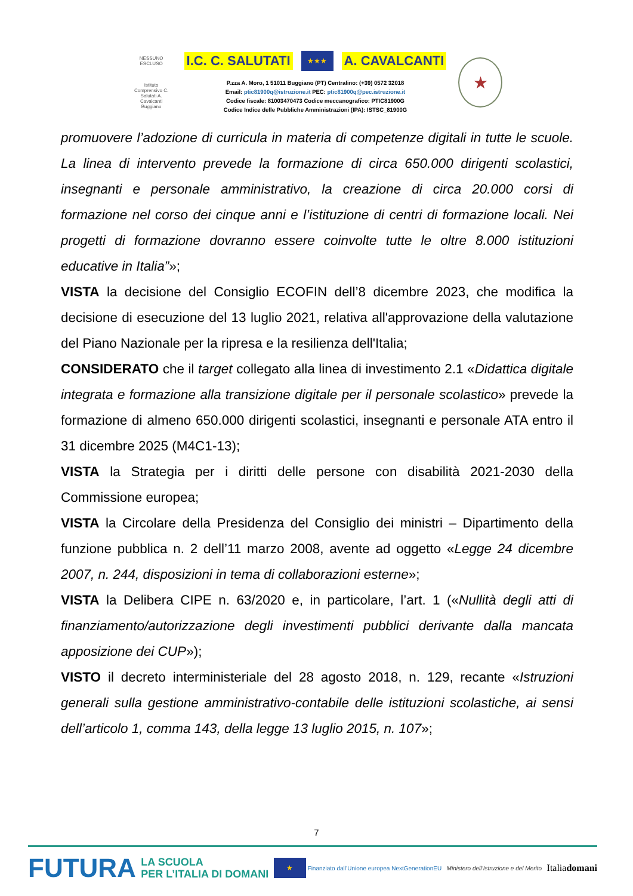NESSUNO ESCLUSO
Istituto Comprensivo C. Salutati A. Cavalcanti Buggiano
I.C. C. SALUTATI ★★★ A. CAVALCANTI
P.zza A. Moro, 1 51011 Buggiano (PT) Centralino: (+39) 0572 32018
Email: ptic81900q@istruzione.it PEC: ptic81900q@pec.istruzione.it
Codice fiscale: 81003470473 Codice meccanografico: PTIC81900G
Codice Indice delle Pubbliche Amministrazioni (IPA): ISTSC_81900G
★
promuovere l’adozione di curricula in materia di competenze digitali in tutte le scuole. La linea di intervento prevede la formazione di circa 650.000 dirigenti scolastici, insegnanti e personale amministrativo, la creazione di circa 20.000 corsi di formazione nel corso dei cinque anni e l’istituzione di centri di formazione locali. Nei progetti di formazione dovranno essere coinvolte tutte le oltre 8.000 istituzioni educative in Italia”»;
VISTA la decisione del Consiglio ECOFIN dell’8 dicembre 2023, che modifica la decisione di esecuzione del 13 luglio 2021, relativa all'approvazione della valutazione del Piano Nazionale per la ripresa e la resilienza dell'Italia;
CONSIDERATO che il target collegato alla linea di investimento 2.1 «Didattica digitale integrata e formazione alla transizione digitale per il personale scolastico» prevede la formazione di almeno 650.000 dirigenti scolastici, insegnanti e personale ATA entro il 31 dicembre 2025 (M4C1-13);
VISTA la Strategia per i diritti delle persone con disabilità 2021-2030 della Commissione europea;
VISTA la Circolare della Presidenza del Consiglio dei ministri – Dipartimento della funzione pubblica n. 2 dell’11 marzo 2008, avente ad oggetto «Legge 24 dicembre 2007, n. 244, disposizioni in tema di collaborazioni esterne»;
VISTA la Delibera CIPE n. 63/2020 e, in particolare, l’art. 1 («Nullità degli atti di finanziamento/autorizzazione degli investimenti pubblici derivante dalla mancata apposizione dei CUP»);
VISTO il decreto interministeriale del 28 agosto 2018, n. 129, recante «Istruzioni generali sulla gestione amministrativo-contabile delle istituzioni scolastiche, ai sensi dell’articolo 1, comma 143, della legge 13 luglio 2015, n. 107»;
7
FUTURA LA SCUOLA
PER L’ITALIA DI DOMANI ★ Finanziato dall’Unione europea NextGenerationEU Ministero dell’Istruzione e del Merito Italiadomani